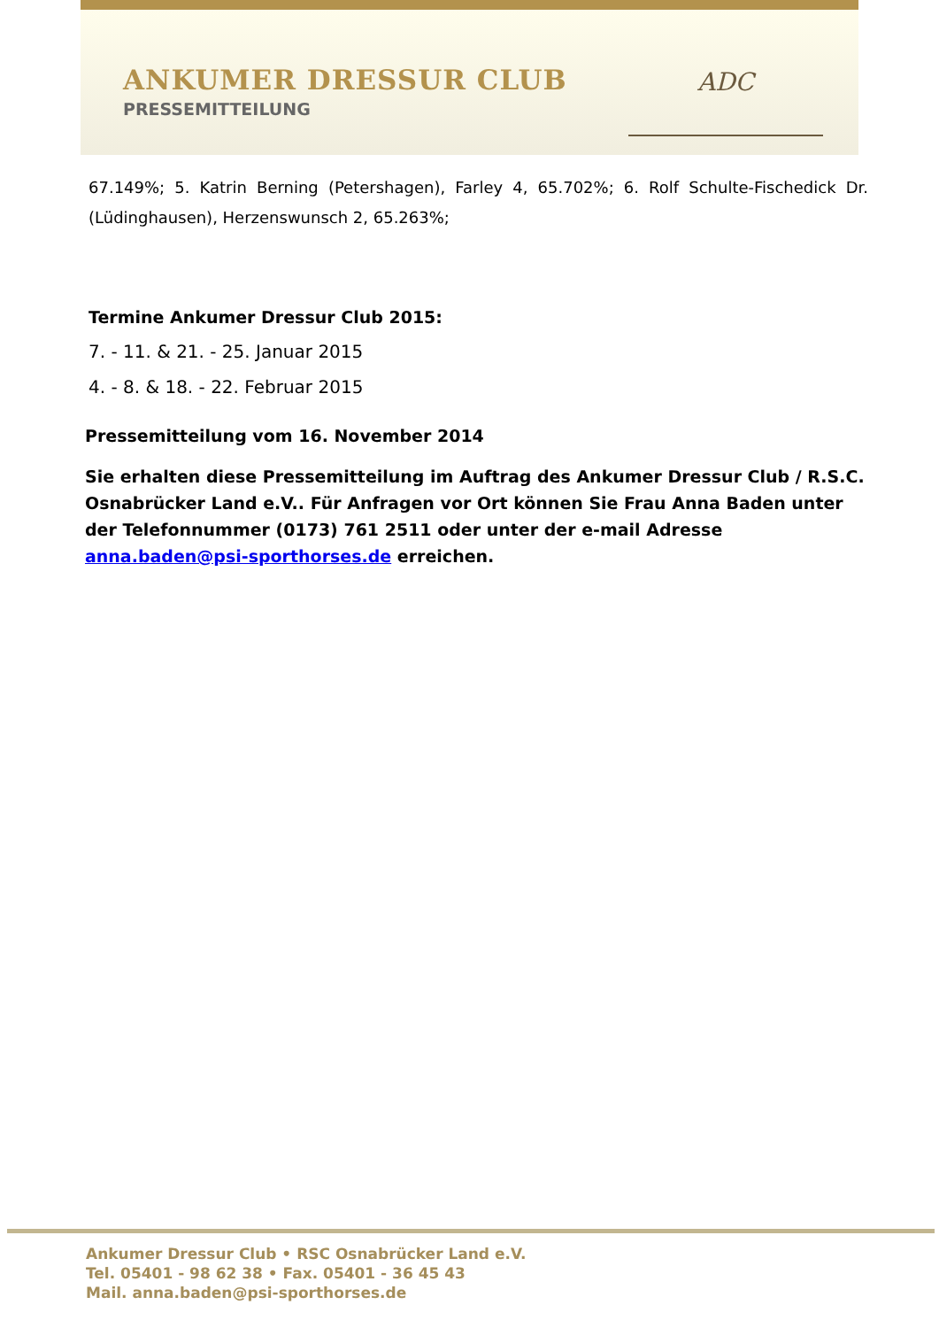ANKUMER DRESSUR CLUB
PRESSEMITTEILUNG
ADC
67.149%; 5. Katrin Berning (Petershagen), Farley 4, 65.702%; 6. Rolf Schulte-Fischedick Dr. (Lüdinghausen), Herzenswunsch 2, 65.263%;
Termine Ankumer Dressur Club 2015:
7. - 11. & 21. - 25. Januar 2015
4. - 8. & 18. - 22. Februar 2015
Pressemitteilung vom 16. November 2014
Sie erhalten diese Pressemitteilung im Auftrag des Ankumer Dressur Club / R.S.C. Osnabrücker Land e.V.. Für Anfragen vor Ort können Sie Frau Anna Baden unter der Telefonnummer (0173) 761 2511 oder unter der e-mail Adresse anna.baden@psi-sporthorses.de erreichen.
Ankumer Dressur Club • RSC Osnabrücker Land e.V.
Tel. 05401 - 98 62 38 • Fax. 05401 - 36 45 43
Mail. anna.baden@psi-sporthorses.de